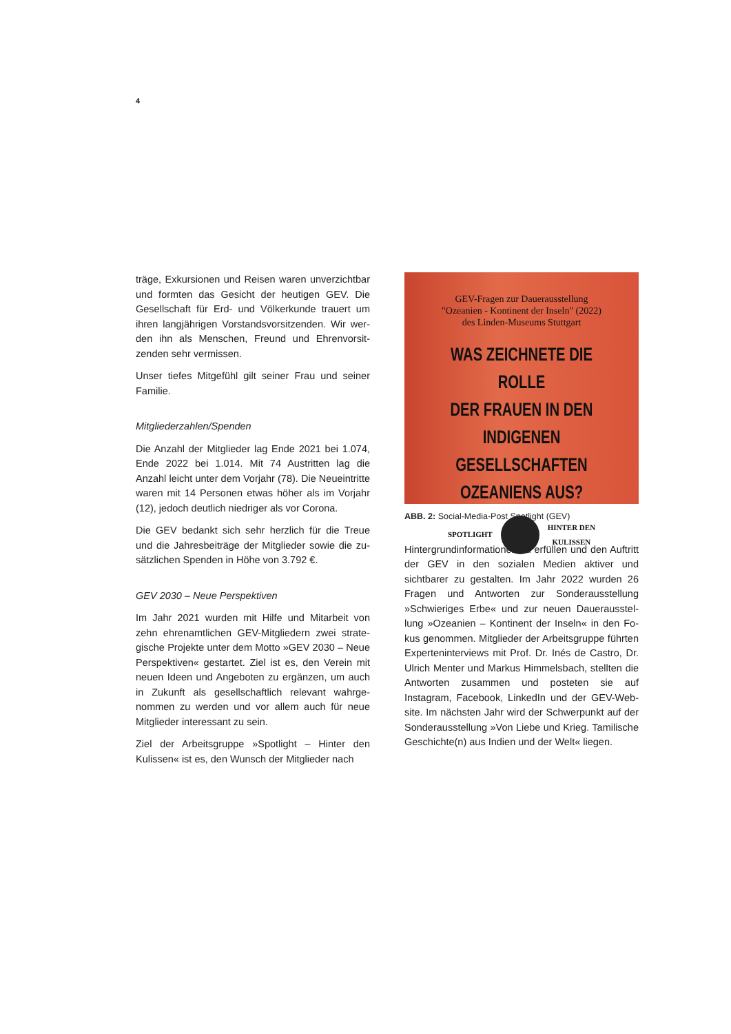4
träge, Exkursionen und Reisen waren unverzicht­bar und formten das Gesicht der heutigen GEV. Die Gesellschaft für Erd- und Völkerkunde trauert um ihren langjährigen Vorstandsvorsitzenden. Wir wer­den ihn als Menschen, Freund und Ehrenvorsit­zenden sehr vermissen.
Unser tiefes Mitgefühl gilt seiner Frau und seiner Familie.
Mitgliederzahlen/Spenden
Die Anzahl der Mitglieder lag Ende 2021 bei 1.074, Ende 2022 bei 1.014. Mit 74 Austritten lag die Anzahl leicht unter dem Vorjahr (78). Die Neueintritte wa­ren mit 14 Personen etwas höher als im Vorjahr (12), jedoch deutlich niedriger als vor Corona.
Die GEV bedankt sich sehr herzlich für die Treue und die Jahresbeiträge der Mitglieder sowie die zu­sätzlichen Spenden in Höhe von 3.792 €.
GEV 2030 – Neue Perspektiven
Im Jahr 2021 wurden mit Hilfe und Mitarbeit von zehn ehrenamtlichen GEV-Mitgliedern zwei strate­gische Projekte unter dem Motto »GEV 2030 – Neue Perspektiven« gestartet. Ziel ist es, den Verein mit neuen Ideen und Angeboten zu ergänzen, um auch in Zukunft als gesellschaftlich relevant wahrge­nommen zu werden und vor allem auch für neue Mitglieder interessant zu sein.
Ziel der Arbeitsgruppe »Spotlight – Hinter den Kulissen« ist es, den Wunsch der Mitglieder nach
GEV-Fragen zur Dauerausstellung
"Ozeanien - Kontinent der Inseln" (2022)
des Linden-Museums Stuttgart
WAS ZEICHNETE DIE ROLLE
DER FRAUEN IN DEN INDIGENEN
GESELLSCHAFTEN OZEANIENS AUS?
SPOTLIGHT
HINTER DEN
KULISSEN
ABB. 2: Social-Media-Post Spotlight (GEV)
Hintergrundinformationen zu erfüllen und den Auftritt der GEV in den sozialen Medien aktiver und sichtbarer zu gestalten. Im Jahr 2022 wurden 26 Fragen und Antworten zur Sonderausstellung »Schwieriges Erbe« und zur neuen Daueraus­stel­lung »Ozeanien – Kontinent der Inseln« in den Fo­kus genommen. Mitglieder der Arbeitsgruppe führ­ten Experteninterviews mit Prof. Dr. Inés de Castro, Dr. Ulrich Menter und Markus Himmelsbach, stell­ten die Antworten zusammen und posteten sie auf Instagram, Facebook, LinkedIn und der GEV-Web­site. Im nächsten Jahr wird der Schwerpunkt auf der Sonderausstellung »Von Liebe und Krieg. Tami­lische Geschichte(n) aus Indien und der Welt« liegen.